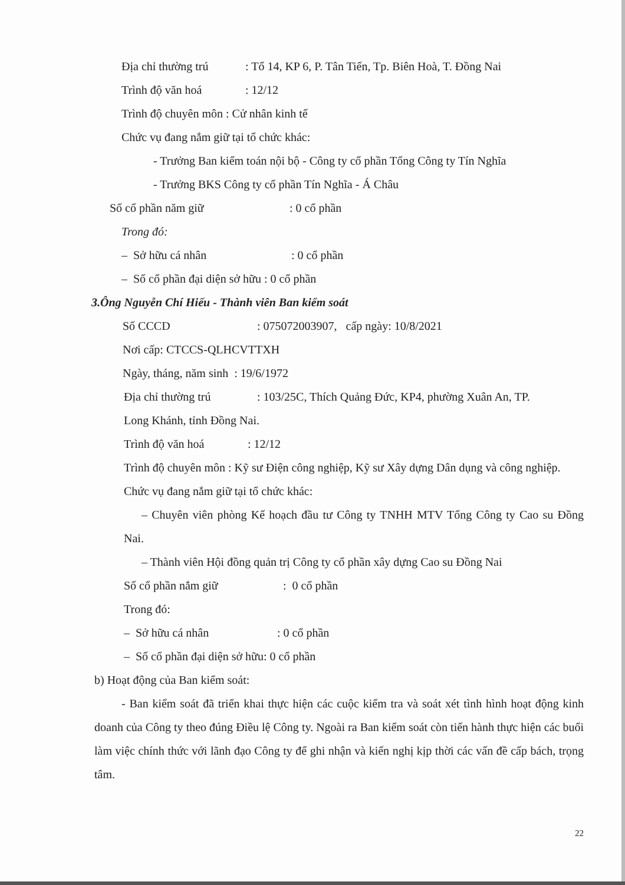Địa chỉ thường trú: Tổ 14, KP 6, P. Tân Tiến, Tp. Biên Hoà, T. Đồng Nai
Trình độ văn hoá: 12/12
Trình độ chuyên môn : Cử nhân kinh tế
Chức vụ đang nắm giữ tại tổ chức khác:
- Trưởng Ban kiểm toán nội bộ - Công ty cổ phần Tổng Công ty Tín Nghĩa
- Trưởng BKS Công ty cổ phần Tín Nghĩa - Á Châu
Số cổ phần năm giữ: 0 cổ phần
Trong đó:
– Sở hữu cá nhân: 0 cổ phần
– Số cổ phần đại diện sở hữu : 0 cổ phần
3.Ông Nguyễn Chí Hiếu - Thành viên Ban kiểm soát
Số CCCD: 075072003907, cấp ngày: 10/8/2021
Nơi cấp: CTCCS-QLHCVTTXH
Ngày, tháng, năm sinh : 19/6/1972
Địa chỉ thường trú: 103/25C, Thích Quảng Đức, KP4, phường Xuân An, TP.
Long Khánh, tỉnh Đồng Nai.
Trình độ văn hoá: 12/12
Trình độ chuyên môn : Kỹ sư Điện công nghiệp, Kỹ sư Xây dựng Dân dụng và công nghiệp.
Chức vụ đang nắm giữ tại tổ chức khác:
– Chuyên viên phòng Kế hoạch đầu tư Công ty TNHH MTV Tổng Công ty Cao su Đồng Nai.
– Thành viên Hội đồng quản trị Công ty cổ phần xây dựng Cao su Đồng Nai
Số cổ phần nắm giữ: 0 cổ phần
Trong đó:
– Sở hữu cá nhân: 0 cổ phần
– Số cổ phần đại diện sở hữu: 0 cổ phần
b) Hoạt động của Ban kiểm soát:
- Ban kiểm soát đã triển khai thực hiện các cuộc kiểm tra và soát xét tình hình hoạt động kinh doanh của Công ty theo đúng Điều lệ Công ty. Ngoài ra Ban kiểm soát còn tiến hành thực hiện các buổi làm việc chính thức với lãnh đạo Công ty để ghi nhận và kiến nghị kịp thời các vấn đề cấp bách, trọng tâm.
22